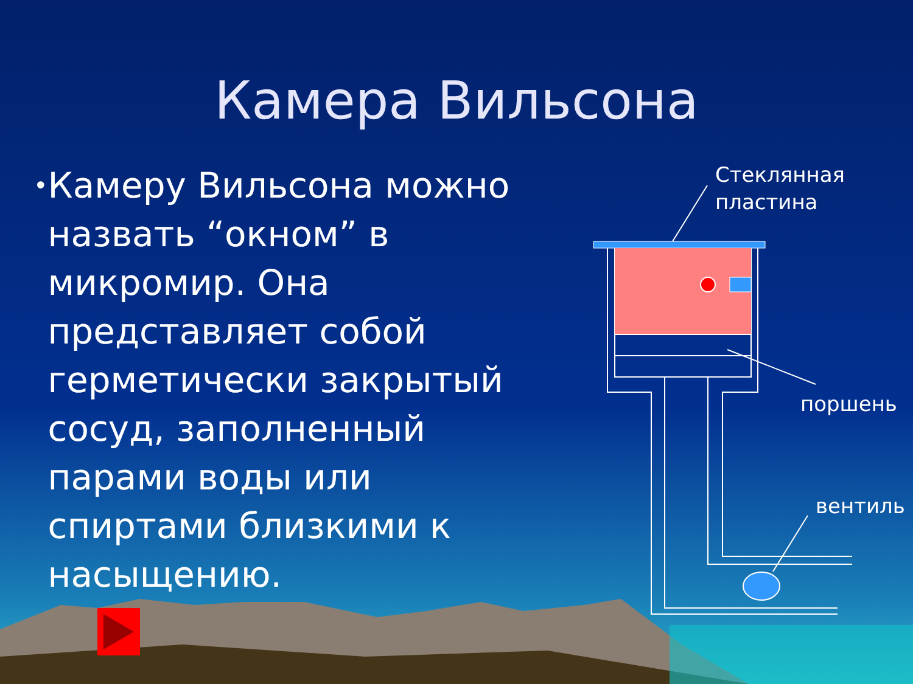Камера Вильсона
•
Камеру Вильсона можно назвать “окном” в микромир. Она представляет собой герметически закрытый сосуд, заполненный парами воды или спиртами близкими к насыщению.
Стеклянная
пластина
поршень
вентиль